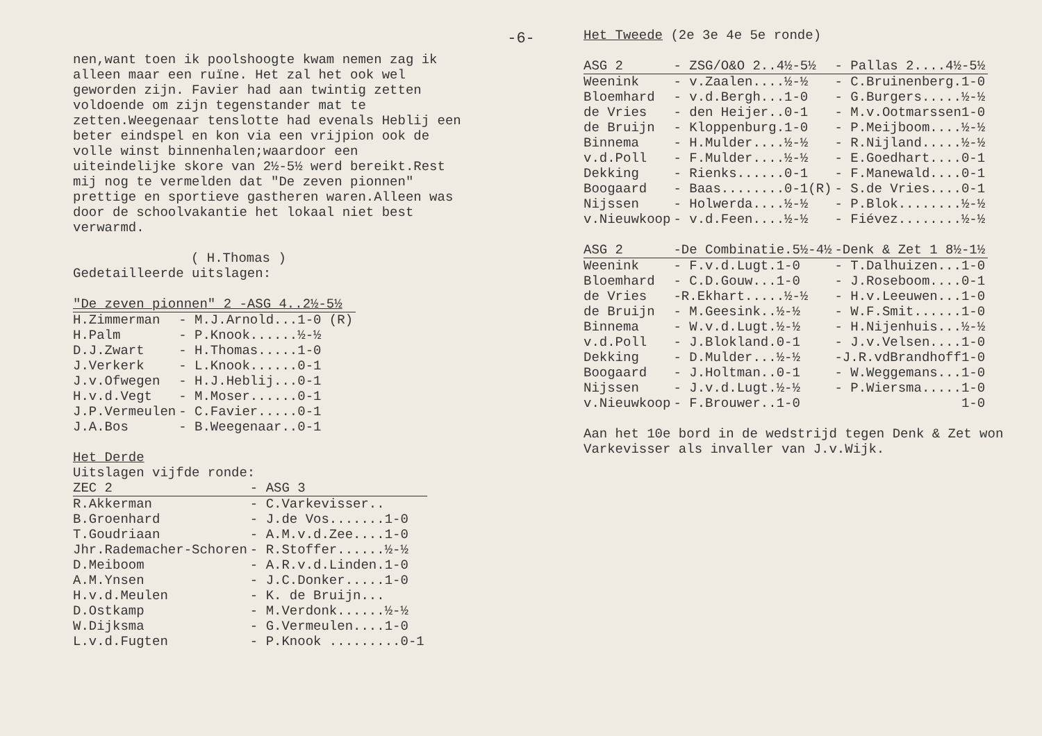-6-
nen,want toen ik poolshoogte kwam nemen zag ik alleen maar een ruïne. Het zal het ook wel geworden zijn. Favier had aan twintig zetten voldoende om zijn tegenstander mat te zetten.Weegenaar tenslotte had evenals Heblij een beter eindspel en kon via een vrijpion ook de volle winst binnenhalen;waardoor een uiteindelijke skore van 2½-5½ werd bereikt.Rest mij nog te vermelden dat "De zeven pionnen" prettige en sportieve gastheren waren.Alleen was door de schoolvakantie het lokaal niet best verwarmd.
( H.Thomas )
Gedetailleerde uitslagen:
| "De zeven pionnen" 2 -ASG 4..2½-5½ | |
| H.Zimmerman | - M.J.Arnold...1-0 (R) |
| H.Palm | - P.Knook......½-½ |
| D.J.Zwart | - H.Thomas.....1-0 |
| J.Verkerk | - L.Knook......0-1 |
| J.v.Ofwegen | - H.J.Heblij...0-1 |
| H.v.d.Vegt | - M.Moser......0-1 |
| J.P.Vermeulen | - C.Favier.....0-1 |
| J.A.Bos | - B.Weegenaar..0-1 |
Het Derde
Uitslagen vijfde ronde:
| ZEC 2 | - ASG 3 |
| R.Akkerman | - C.Varkevisser.. |
| B.Groenhard | - J.de Vos.......1-0 |
| T.Goudriaan | - A.M.v.d.Zee....1-0 |
| Jhr.Rademacher-Schoren | - R.Stoffer......½-½ |
| D.Meiboom | - A.R.v.d.Linden.1-0 |
| A.M.Ynsen | - J.C.Donker.....1-0 |
| H.v.d.Meulen | - K. de Bruijn... |
| D.Ostkamp | - M.Verdonk......½-½ |
| W.Dijksma | - G.Vermeulen....1-0 |
| L.v.d.Fugten | - P.Knook .........0-1 |
Het Tweede (2e 3e 4e 5e ronde)
| ASG 2 | - ZSG/O&O 2..4½-5½ | - Pallas 2....4½-5½ |
| Weenink | - v.Zaalen....½-½ | - C.Bruinenberg.1-0 |
| Bloemhard | - v.d.Bergh...1-0 | - G.Burgers.....½-½ |
| de Vries | - den Heijer..0-1 | - M.v.Ootmarssen1-0 |
| de Bruijn | - Kloppenburg.1-0 | - P.Meijboom....½-½ |
| Binnema | - H.Mulder....½-½ | - R.Nijland.....½-½ |
| v.d.Poll | - F.Mulder....½-½ | - E.Goedhart....0-1 |
| Dekking | - Rienks......0-1 | - F.Manewald....0-1 |
| Boogaard | - Baas........0-1(R) | - S.de Vries....0-1 |
| Nijssen | - Holwerda....½-½ | - P.Blok........½-½ |
| v.Nieuwkoop | - v.d.Feen....½-½ | - Fiévez........½-½ |
| ASG 2 | -De Combinatie.5½-4½ | -Denk & Zet 1 8½-1½ |
| Weenink | - F.v.d.Lugt.1-0 | - T.Dalhuizen...1-0 |
| Bloemhard | - C.D.Gouw...1-0 | - J.Roseboom....0-1 |
| de Vries | -R.Ekhart.....½-½ | - H.v.Leeuwen...1-0 |
| de Bruijn | - M.Geesink..½-½ | - W.F.Smit......1-0 |
| Binnema | - W.v.d.Lugt.½-½ | - H.Nijenhuis...½-½ |
| v.d.Poll | - J.Blokland.0-1 | - J.v.Velsen....1-0 |
| Dekking | - D.Mulder...½-½ | -J.R.vdBrandhoff1-0 |
| Boogaard | - J.Holtman..0-1 | - W.Weggemans...1-0 |
| Nijssen | - J.v.d.Lugt.½-½ | - P.Wiersma.....1-0 |
| v.Nieuwkoop | - F.Brouwer..1-0 | 1-0 |
Aan het 10e bord in de wedstrijd tegen Denk & Zet won Varkevisser als invaller van J.v.Wijk.